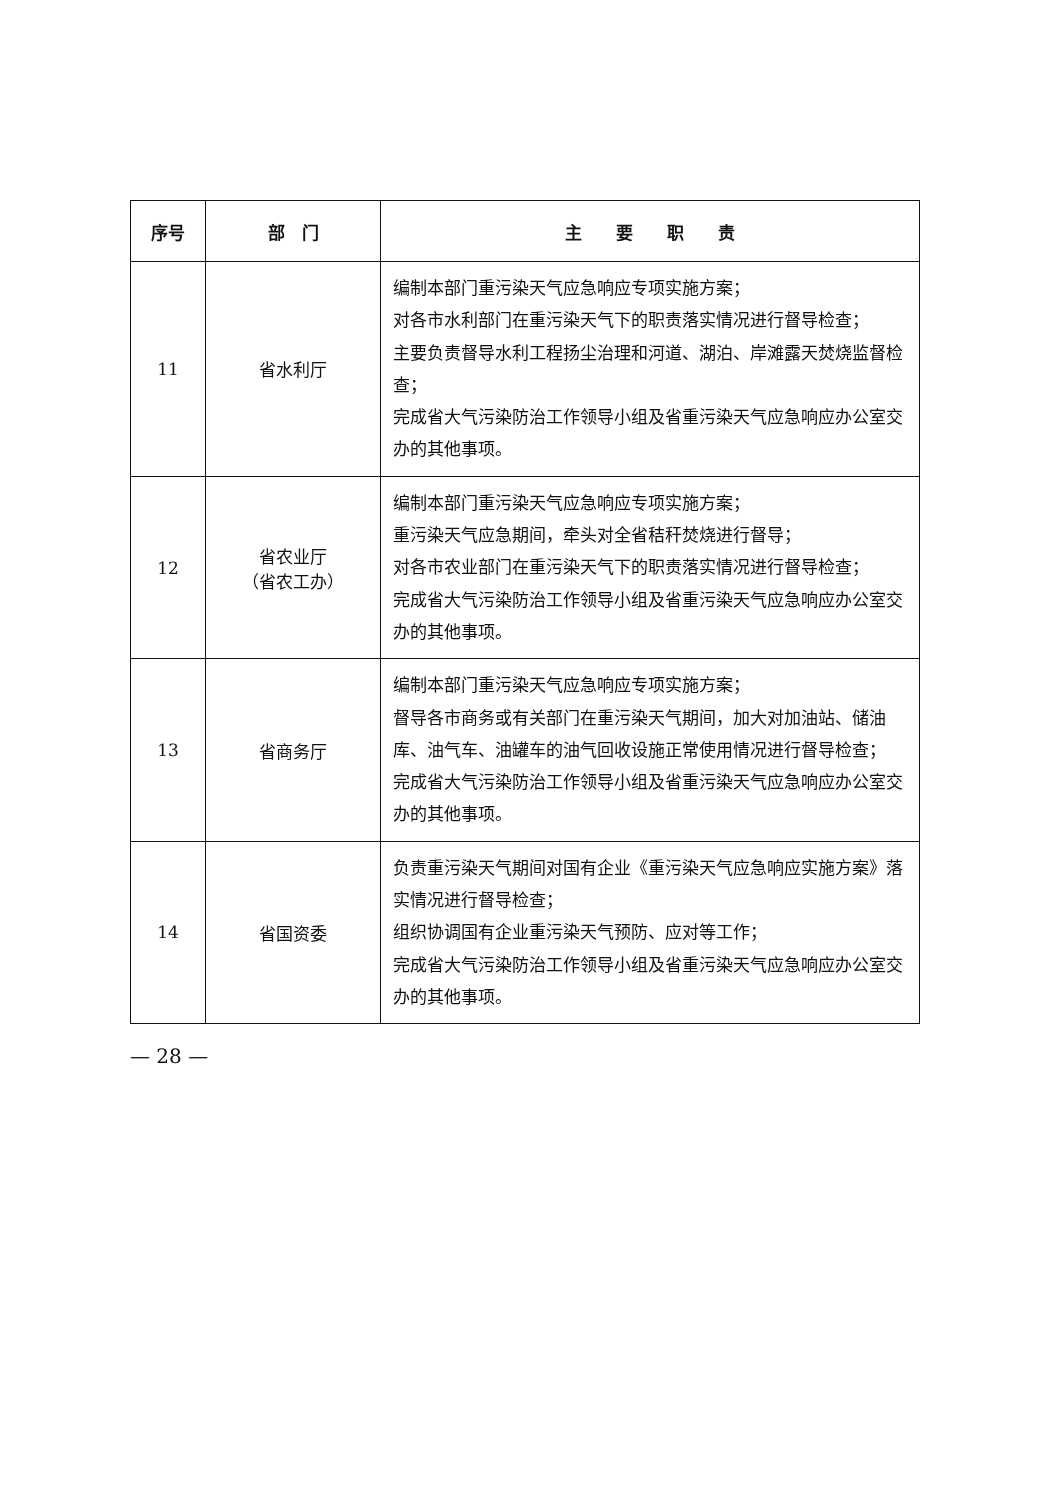| 序号 | 部 门 | 主 要 职 责 |
| --- | --- | --- |
| 11 | 省水利厅 | 编制本部门重污染天气应急响应专项实施方案； 对各市水利部门在重污染天气下的职责落实情况进行督导检查； 主要负责督导水利工程扬尘治理和河道、湖泊、岸滩露天焚烧监督检查； 完成省大气污染防治工作领导小组及省重污染天气应急响应办公室交办的其他事项。 |
| 12 | 省农业厅 （省农工办） | 编制本部门重污染天气应急响应专项实施方案； 重污染天气应急期间，牵头对全省秸秆焚烧进行督导； 对各市农业部门在重污染天气下的职责落实情况进行督导检查； 完成省大气污染防治工作领导小组及省重污染天气应急响应办公室交办的其他事项。 |
| 13 | 省商务厅 | 编制本部门重污染天气应急响应专项实施方案； 督导各市商务或有关部门在重污染天气期间，加大对加油站、储油库、油气车、油罐车的油气回收设施正常使用情况进行督导检查； 完成省大气污染防治工作领导小组及省重污染天气应急响应办公室交办的其他事项。 |
| 14 | 省国资委 | 负责重污染天气期间对国有企业《重污染天气应急响应实施方案》落实情况进行督导检查； 组织协调国有企业重污染天气预防、应对等工作； 完成省大气污染防治工作领导小组及省重污染天气应急响应办公室交办的其他事项。 |
— 28 —